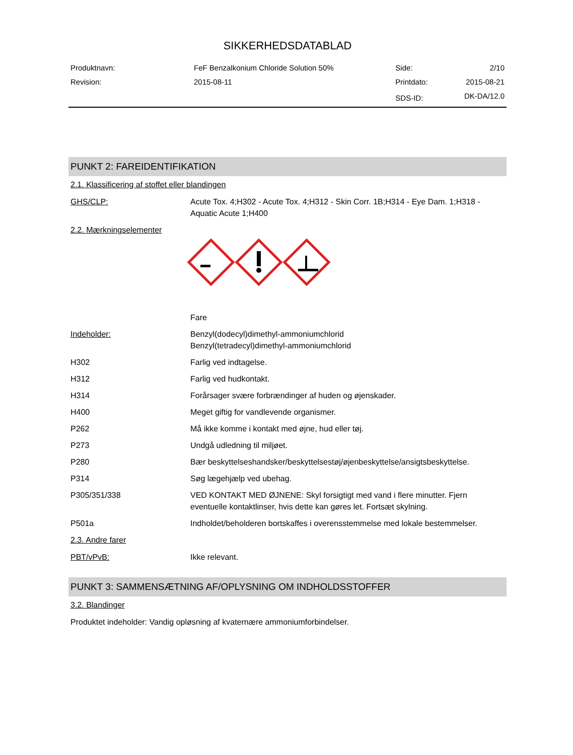SIKKERHEDSDATABLAD
| Produktnavn: | FeF Benzalkonium Chloride Solution 50% | Side: | 2/10 |
| Revision: | 2015-08-11 | Printdato: | 2015-08-21 |
| | | SDS-ID: | DK-DA/12.0 |
PUNKT 2: FAREIDENTIFIKATION
2.1. Klassificering af stoffet eller blandingen
| GHS/CLP: | Acute Tox. 4;H302 - Acute Tox. 4;H312 - Skin Corr. 1B;H314 - Eye Dam. 1;H318 - Aquatic Acute 1;H400 |
2.2. Mærkningselementer
| | Fare |
| Indeholder: | Benzyl(dodecyl)dimethyl-ammoniumchlorid Benzyl(tetradecyl)dimethyl-ammoniumchlorid |
| H302 | Farlig ved indtagelse. |
| H312 | Farlig ved hudkontakt. |
| H314 | Forårsager svære forbrændinger af huden og øjenskader. |
| H400 | Meget giftig for vandlevende organismer. |
| P262 | Må ikke komme i kontakt med øjne, hud eller tøj. |
| P273 | Undgå udledning til miljøet. |
| P280 | Bær beskyttelseshandsker/beskyttelsestøj/øjenbeskyttelse/ansigtsbeskyttelse. |
| P314 | Søg lægehjælp ved ubehag. |
| P305/351/338 | VED KONTAKT MED ØJNENE: Skyl forsigtigt med vand i flere minutter. Fjern eventuelle kontaktlinser, hvis dette kan gøres let. Fortsæt skylning. |
| P501a | Indholdet/beholderen bortskaffes i overensstemmelse med lokale bestemmelser. |
2.3. Andre farer
| PBT/vPvB: | Ikke relevant. |
PUNKT 3: SAMMENSÆTNING AF/OPLYSNING OM INDHOLDSSTOFFER
3.2. Blandinger
Produktet indeholder: Vandig opløsning af kvaternære ammoniumforbindelser.